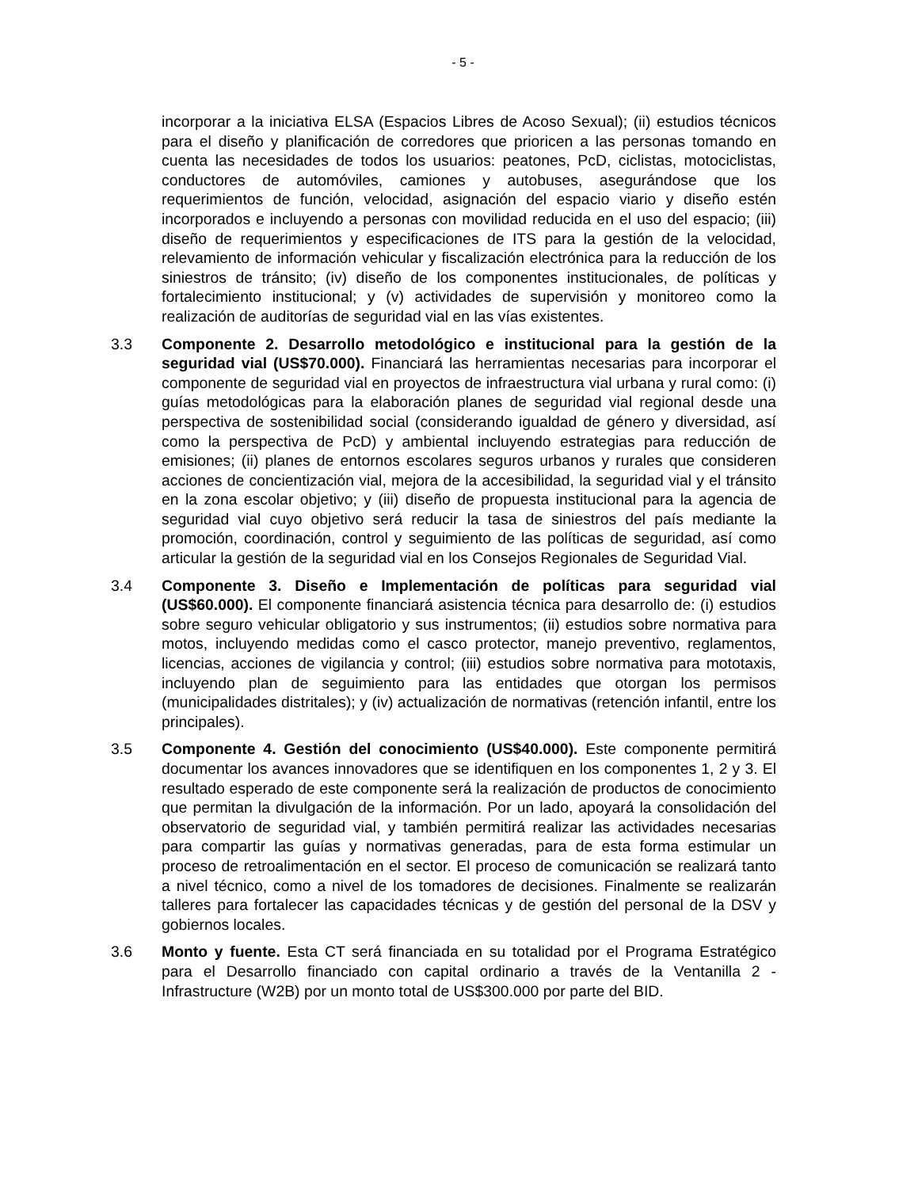- 5 -
incorporar a la iniciativa ELSA (Espacios Libres de Acoso Sexual); (ii) estudios técnicos para el diseño y planificación de corredores que prioricen a las personas tomando en cuenta las necesidades de todos los usuarios: peatones, PcD, ciclistas, motociclistas, conductores de automóviles, camiones y autobuses, asegurándose que los requerimientos de función, velocidad, asignación del espacio viario y diseño estén incorporados e incluyendo a personas con movilidad reducida en el uso del espacio; (iii) diseño de requerimientos y especificaciones de ITS para la gestión de la velocidad, relevamiento de información vehicular y fiscalización electrónica para la reducción de los siniestros de tránsito; (iv) diseño de los componentes institucionales, de políticas y fortalecimiento institucional; y (v) actividades de supervisión y monitoreo como la realización de auditorías de seguridad vial en las vías existentes.
3.3 Componente 2. Desarrollo metodológico e institucional para la gestión de la seguridad vial (US$70.000). Financiará las herramientas necesarias para incorporar el componente de seguridad vial en proyectos de infraestructura vial urbana y rural como: (i) guías metodológicas para la elaboración planes de seguridad vial regional desde una perspectiva de sostenibilidad social (considerando igualdad de género y diversidad, así como la perspectiva de PcD) y ambiental incluyendo estrategias para reducción de emisiones; (ii) planes de entornos escolares seguros urbanos y rurales que consideren acciones de concientización vial, mejora de la accesibilidad, la seguridad vial y el tránsito en la zona escolar objetivo; y (iii) diseño de propuesta institucional para la agencia de seguridad vial cuyo objetivo será reducir la tasa de siniestros del país mediante la promoción, coordinación, control y seguimiento de las políticas de seguridad, así como articular la gestión de la seguridad vial en los Consejos Regionales de Seguridad Vial.
3.4 Componente 3. Diseño e Implementación de políticas para seguridad vial (US$60.000). El componente financiará asistencia técnica para desarrollo de: (i) estudios sobre seguro vehicular obligatorio y sus instrumentos; (ii) estudios sobre normativa para motos, incluyendo medidas como el casco protector, manejo preventivo, reglamentos, licencias, acciones de vigilancia y control; (iii) estudios sobre normativa para mototaxis, incluyendo plan de seguimiento para las entidades que otorgan los permisos (municipalidades distritales); y (iv) actualización de normativas (retención infantil, entre los principales).
3.5 Componente 4. Gestión del conocimiento (US$40.000). Este componente permitirá documentar los avances innovadores que se identifiquen en los componentes 1, 2 y 3. El resultado esperado de este componente será la realización de productos de conocimiento que permitan la divulgación de la información. Por un lado, apoyará la consolidación del observatorio de seguridad vial, y también permitirá realizar las actividades necesarias para compartir las guías y normativas generadas, para de esta forma estimular un proceso de retroalimentación en el sector. El proceso de comunicación se realizará tanto a nivel técnico, como a nivel de los tomadores de decisiones. Finalmente se realizarán talleres para fortalecer las capacidades técnicas y de gestión del personal de la DSV y gobiernos locales.
3.6 Monto y fuente. Esta CT será financiada en su totalidad por el Programa Estratégico para el Desarrollo financiado con capital ordinario a través de la Ventanilla 2 - Infrastructure (W2B) por un monto total de US$300.000 por parte del BID.